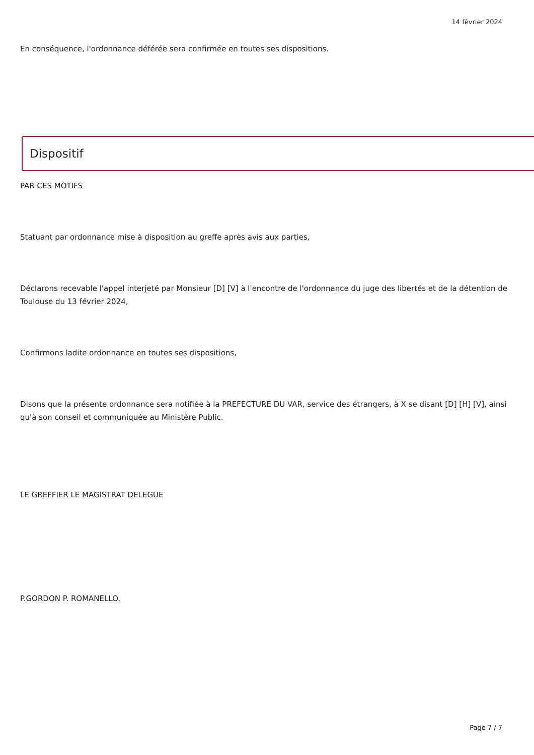14 février 2024
En conséquence, l'ordonnance déférée sera confirmée en toutes ses dispositions.
Dispositif
PAR CES MOTIFS
Statuant par ordonnance mise à disposition au greffe après avis aux parties,
Déclarons recevable l'appel interjeté par Monsieur [D] [V] à l'encontre de l'ordonnance du juge des libertés et de la détention de Toulouse du 13 février 2024,
Confirmons ladite ordonnance en toutes ses dispositions,
Disons que la présente ordonnance sera notifiée à la PREFECTURE DU VAR, service des étrangers, à X se disant [D] [H] [V], ainsi qu'à son conseil et communiquée au Ministère Public.
LE GREFFIER LE MAGISTRAT DELEGUE
P.GORDON P. ROMANELLO.
Page 7 / 7